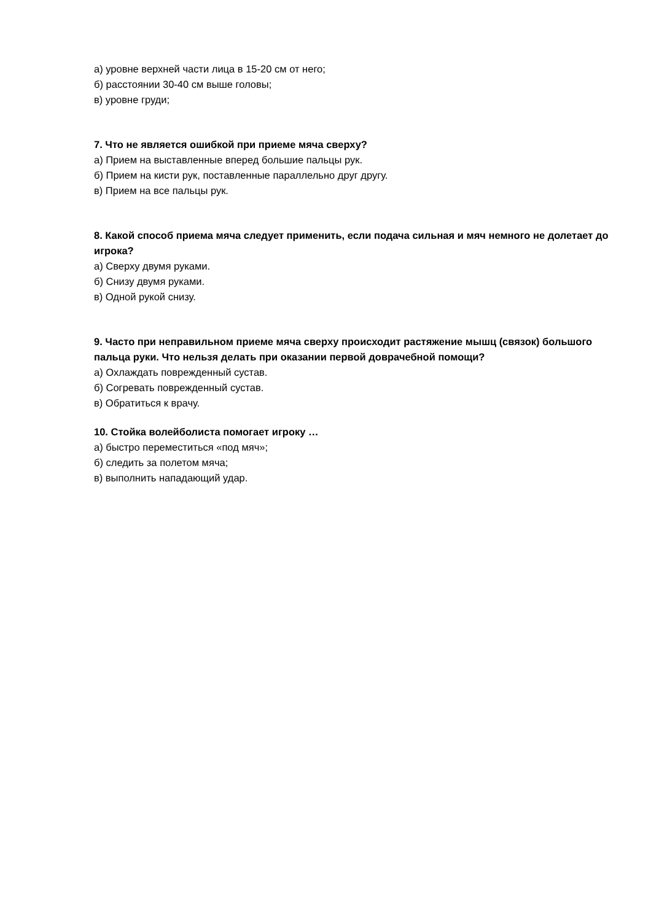а) уровне верхней части лица в 15-20 см от него;
б) расстоянии 30-40 см выше головы;
в) уровне груди;
7. Что не является ошибкой при приеме мяча сверху?
а) Прием на выставленные вперед большие пальцы рук.
б) Прием на кисти рук, поставленные параллельно друг другу.
в) Прием на все пальцы рук.
8. Какой способ приема мяча следует применить, если подача сильная и мяч немного не долетает до игрока?
а) Сверху двумя руками.
б) Снизу двумя руками.
в) Одной рукой снизу.
9. Часто при неправильном приеме мяча сверху происходит растяжение мышц (связок) большого пальца руки. Что нельзя делать при оказании первой доврачебной помощи?
а) Охлаждать поврежденный сустав.
б) Согревать поврежденный сустав.
в) Обратиться к врачу.
10. Стойка волейболиста помогает игроку …
а) быстро переместиться «под мяч»;
б) следить за полетом мяча;
в) выполнить нападающий удар.